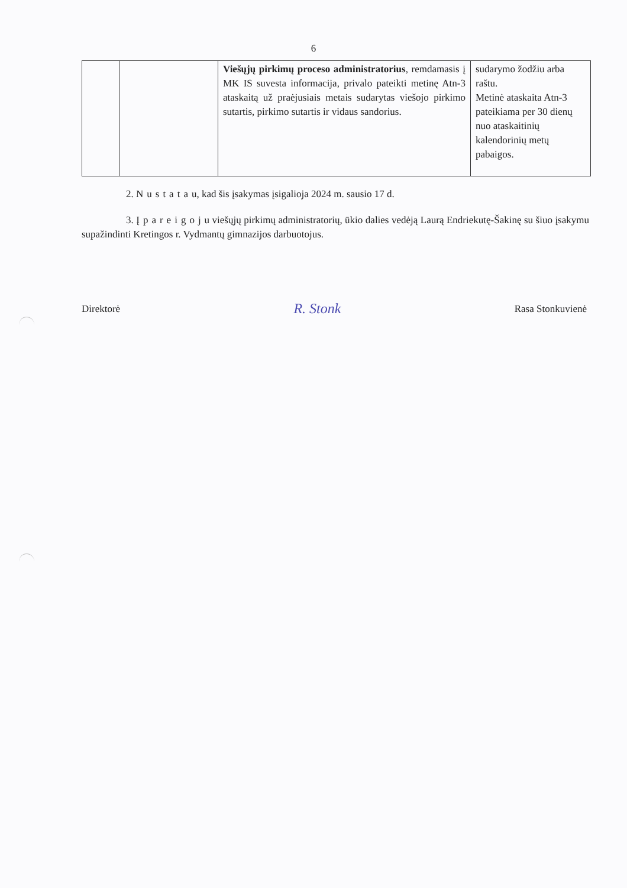6
| | | Viešųjų pirkimų proceso administratorius , remdamasis į MK IS suvesta informacija, privalo pateikti metinę Atn-3 ataskaitą už praėjusiais metais sudarytas viešojo pirkimo sutartis, pirkimo sutartis ir vidaus sandorius. | sudarymo žodžiu arba raštu. Metinė ataskaita Atn-3 pateikiama per 30 dienų nuo ataskaitinių kalendorinių metų pabaigos. |
2. Nustatau, kad šis įsakymas įsigalioja 2024 m. sausio 17 d.
3. Įpareigoju viešųjų pirkimų administratorių, ūkio dalies vedėją Laurą Endriekutę-Šakinę su šiuo įsakymu supažindinti Kretingos r. Vydmantų gimnazijos darbuotojus.
Direktorė R. Stonk Rasa Stonkuvienė